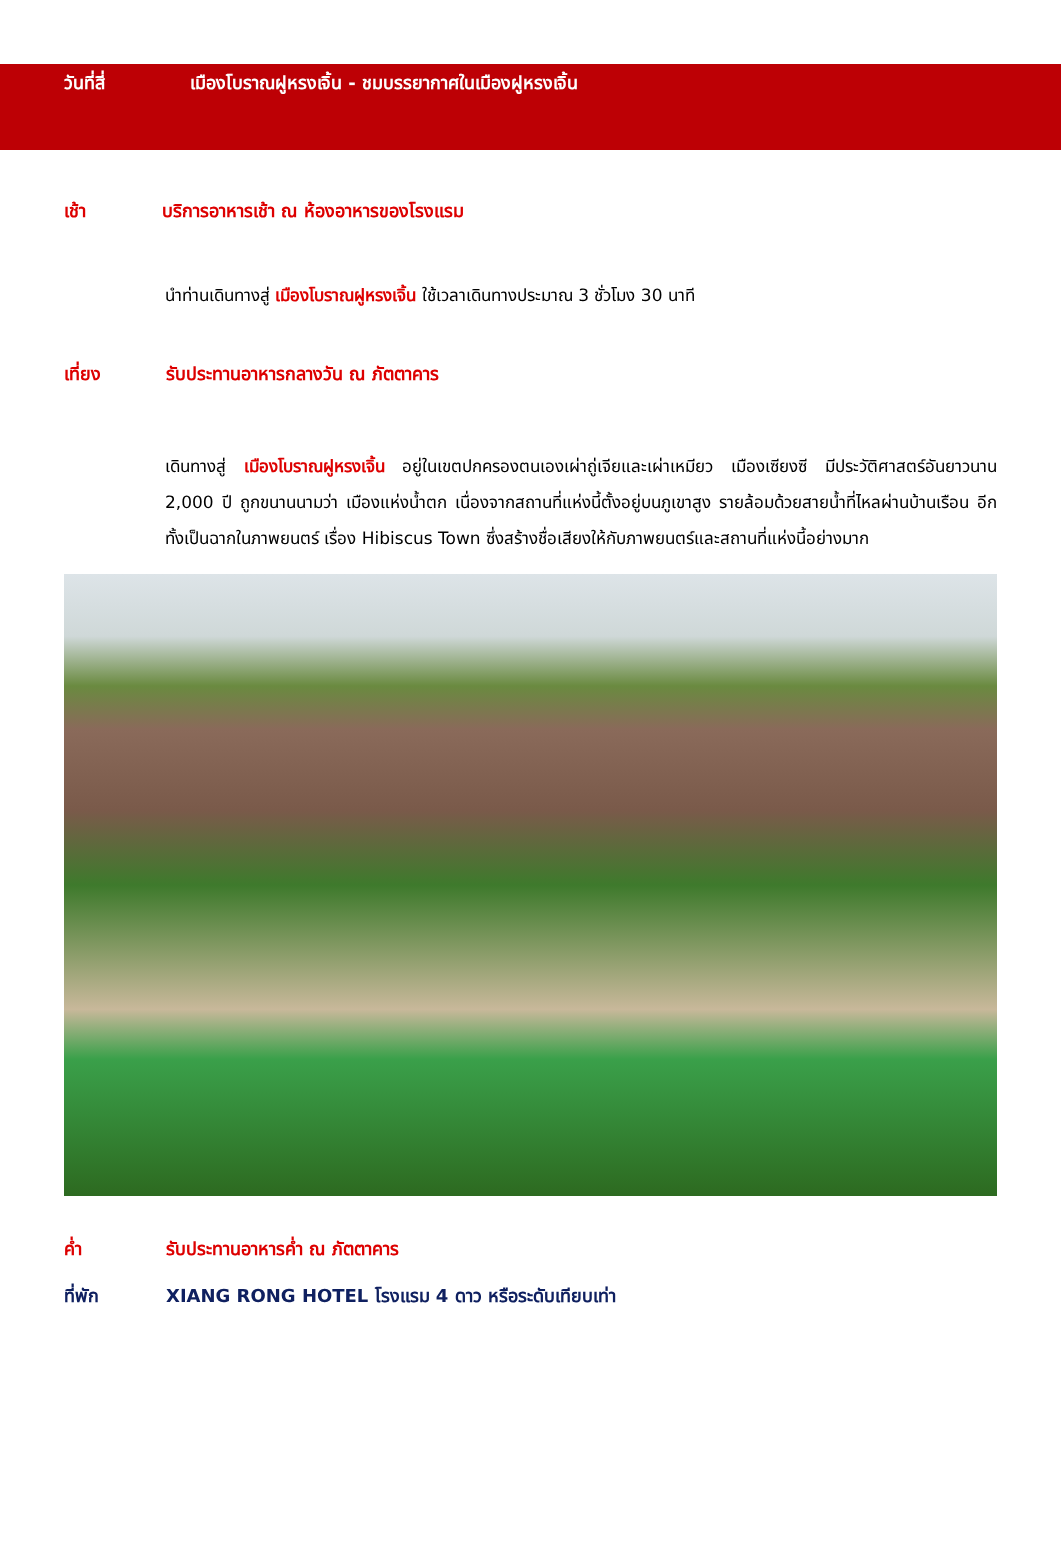วันที่สี่ เมืองโบราณฝูหรงเจิ้น - ชมบรรยากาศในเมืองฝูหรงเจิ้น
เช้า บริการอาหารเช้า ณ ห้องอาหารของโรงแรม
นำท่านเดินทางสู่ เมืองโบราณฝูหรงเจิ้น ใช้เวลาเดินทางประมาณ 3 ชั่วโมง 30 นาที
เที่ยง รับประทานอาหารกลางวัน ณ ภัตตาคาร
เดินทางสู่ เมืองโบราณฝูหรงเจิ้น อยู่ในเขตปกครองตนเองเผ่าถู่เจียและเผ่าเหมียว เมืองเซียงซี มีประวัติศาสตร์อันยาวนาน 2,000 ปี ถูกขนานนามว่า เมืองแห่งน้ำตก เนื่องจากสถานที่แห่งนี้ตั้งอยู่บนภูเขาสูง รายล้อมด้วยสายน้ำที่ไหลผ่านบ้านเรือน อีกทั้งเป็นฉากในภาพยนตร์ เรื่อง Hibiscus Town ซึ่งสร้างชื่อเสียงให้กับภาพยนตร์และสถานที่แห่งนี้อย่างมาก
ค่ำ รับประทานอาหารค่ำ ณ ภัตตาคาร
ที่พัก XIANG RONG HOTEL โรงแรม 4 ดาว หรือระดับเทียบเท่า